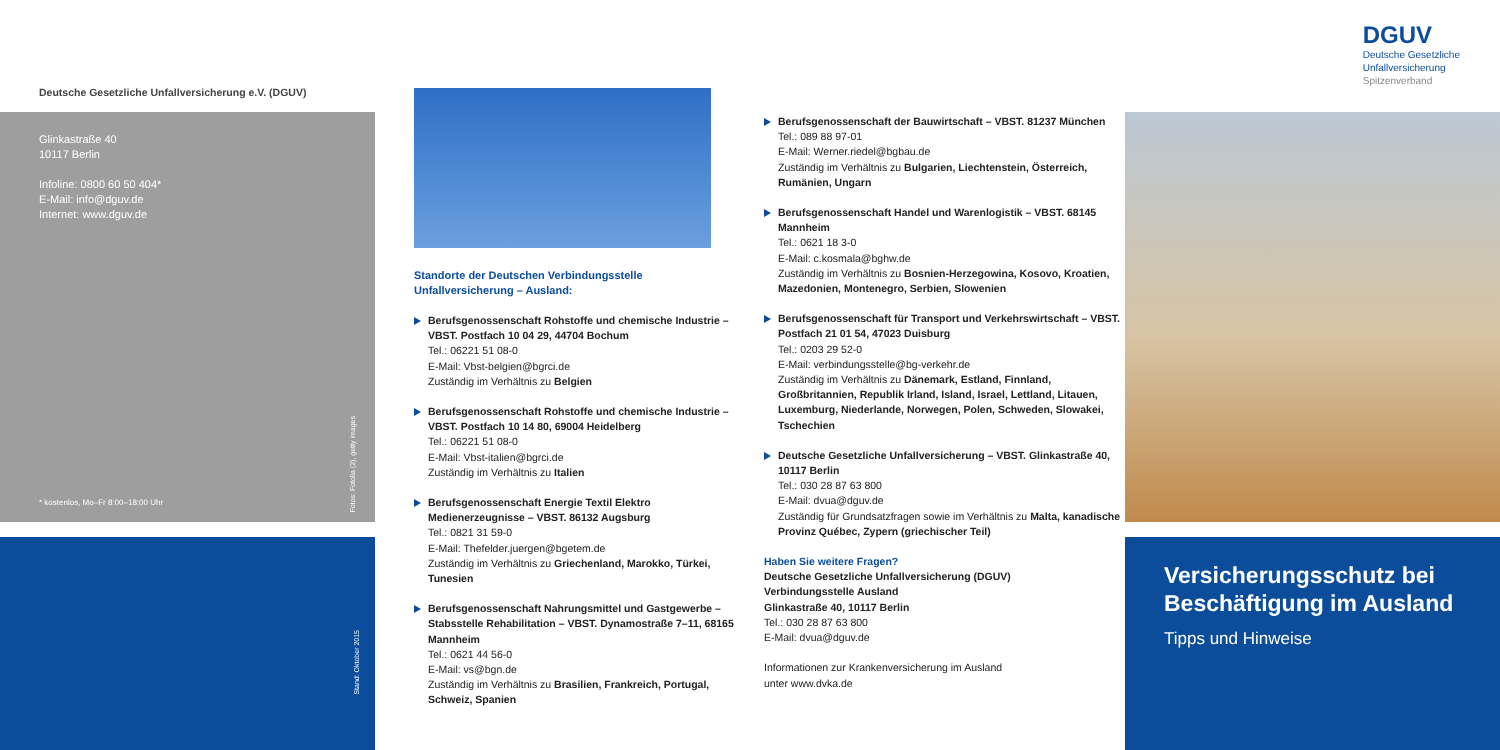Deutsche Gesetzliche Unfallversicherung e.V. (DGUV)
Glinkastraße 40
10117 Berlin
Infoline: 0800 60 50 404*
E-Mail: info@dguv.de
Internet: www.dguv.de
* kostenlos, Mo–Fr 8:00–18:00 Uhr
Fotos: Fotolia (2), getty images
Stand: Oktober 2015
Standorte der Deutschen Verbindungsstelle
Unfallversicherung – Ausland:
Berufsgenossenschaft Rohstoffe und chemische Industrie – VBST. Postfach 10 04 29, 44704 Bochum
Tel.: 06221 51 08-0
E-Mail: Vbst-belgien@bgrci.de
Zuständig im Verhältnis zu Belgien
Berufsgenossenschaft Rohstoffe und chemische Industrie – VBST. Postfach 10 14 80, 69004 Heidelberg
Tel.: 06221 51 08-0
E-Mail: Vbst-italien@bgrci.de
Zuständig im Verhältnis zu Italien
Berufsgenossenschaft Energie Textil Elektro Medienerzeugnisse – VBST. 86132 Augsburg
Tel.: 0821 31 59-0
E-Mail: Thefelder.juergen@bgetem.de
Zuständig im Verhältnis zu Griechenland, Marokko, Türkei, Tunesien
Berufsgenossenschaft Nahrungsmittel und Gastgewerbe – Stabsstelle Rehabilitation – VBST. Dynamostraße 7–11, 68165 Mannheim
Tel.: 0621 44 56-0
E-Mail: vs@bgn.de
Zuständig im Verhältnis zu Brasilien, Frankreich, Portugal, Schweiz, Spanien
Berufsgenossenschaft der Bauwirtschaft – VBST. 81237 München
Tel.: 089 88 97-01
E-Mail: Werner.riedel@bgbau.de
Zuständig im Verhältnis zu Bulgarien, Liechtenstein, Österreich, Rumänien, Ungarn
Berufsgenossenschaft Handel und Warenlogistik – VBST. 68145 Mannheim
Tel.: 0621 18 3-0
E-Mail: c.kosmala@bghw.de
Zuständig im Verhältnis zu Bosnien-Herzegowina, Kosovo, Kroatien, Mazedonien, Montenegro, Serbien, Slowenien
Berufsgenossenschaft für Transport und Verkehrswirt­schaft – VBST. Postfach 21 01 54, 47023 Duisburg
Tel.: 0203 29 52-0
E-Mail: verbindungsstelle@bg-verkehr.de
Zuständig im Verhältnis zu Dänemark, Estland, Finnland, Großbritannien, Republik Irland, Island, Israel, Lettland, Litauen, Luxemburg, Niederlande, Norwegen, Polen, Schweden, Slowakei, Tschechien
Deutsche Gesetzliche Unfallversicherung – VBST. Glinkastraße 40, 10117 Berlin
Tel.: 030 28 87 63 800
E-Mail: dvua@dguv.de
Zuständig für Grundsatzfragen sowie im Verhältnis zu Malta, kanadische Provinz Québec, Zypern (griechischer Teil)
Haben Sie weitere Fragen?
Deutsche Gesetzliche Unfallversicherung (DGUV)
Verbindungsstelle Ausland
Glinkastraße 40, 10117 Berlin
Tel.: 030 28 87 63 800
E-Mail: dvua@dguv.de
Informationen zur Krankenversicherung im Ausland
unter www.dvka.de
DGUV
Deutsche Gesetzliche
Unfallversicherung
Spitzenverband
Versicherungsschutz bei Beschäftigung im Ausland
Tipps und Hinweise